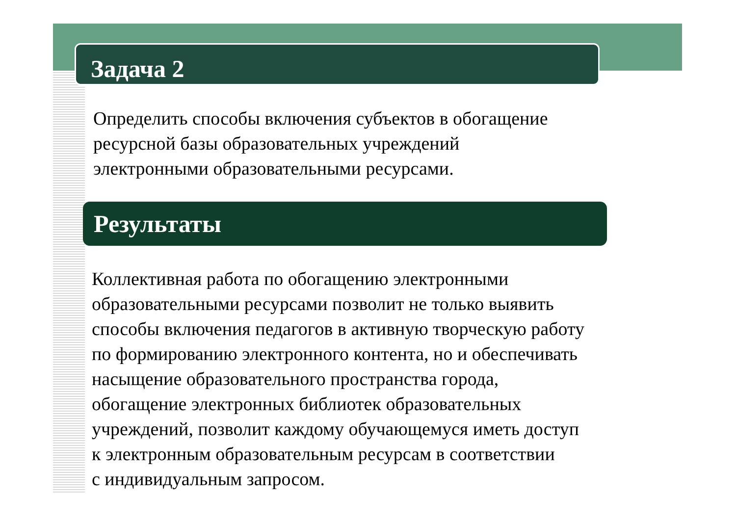Задача 2
Определить способы включения субъектов в обогащение
ресурсной базы образовательных учреждений
электронными образовательными ресурсами.
Результаты
Коллективная работа по обогащению электронными
образовательными ресурсами позволит не только выявить
способы включения педагогов в активную творческую работу
по формированию электронного контента, но и обеспечивать
насыщение образовательного пространства города,
обогащение электронных библиотек образовательных
учреждений, позволит каждому обучающемуся иметь доступ
к электронным образовательным ресурсам в соответствии
с индивидуальным запросом.